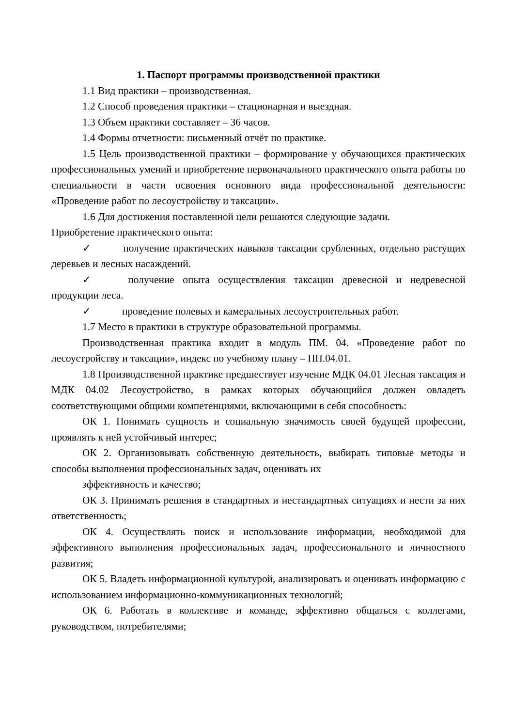1. Паспорт программы производственной практики
1.1 Вид практики – производственная.
1.2 Способ проведения практики – стационарная и выездная.
1.3 Объем практики составляет – 36 часов.
1.4 Формы отчетности: письменный отчёт по практике.
1.5 Цель производственной практики – формирование у обучающихся практических профессиональных умений и приобретение первоначального практического опыта работы по специальности в части освоения основного вида профессиональной деятельности: «Проведение работ по лесоустройству и таксации».
1.6 Для достижения поставленной цели решаются следующие задачи.
Приобретение практического опыта:
✓ получение практических навыков таксации срубленных, отдельно растущих деревьев и лесных насаждений.
✓ получение опыта осуществления таксации древесной и недревесной продукции леса.
✓ проведение полевых и камеральных лесоустроительных работ.
1.7 Место в практики в структуре образовательной программы.
Производственная практика входит в модуль ПМ. 04. «Проведение работ по лесоустройству и таксации», индекс по учебному плану – ПП.04.01.
1.8 Производственной практике предшествует изучение МДК 04.01 Лесная таксация и МДК 04.02 Лесоустройство, в рамках которых обучающийся должен овладеть соответствующими общими компетенциями, включающими в себя способность:
ОК 1. Понимать сущность и социальную значимость своей будущей профессии, проявлять к ней устойчивый интерес;
ОК 2. Организовывать собственную деятельность, выбирать типовые методы и способы выполнения профессиональных задач, оценивать их
эффективность и качество;
ОК 3. Принимать решения в стандартных и нестандартных ситуациях и нести за них ответственность;
ОК 4. Осуществлять поиск и использование информации, необходимой для эффективного выполнения профессиональных задач, профессионального и личностного развития;
ОК 5. Владеть информационной культурой, анализировать и оценивать информацию с использованием информационно-коммуникационных технологий;
ОК 6. Работать в коллективе и команде, эффективно общаться с коллегами, руководством, потребителями;